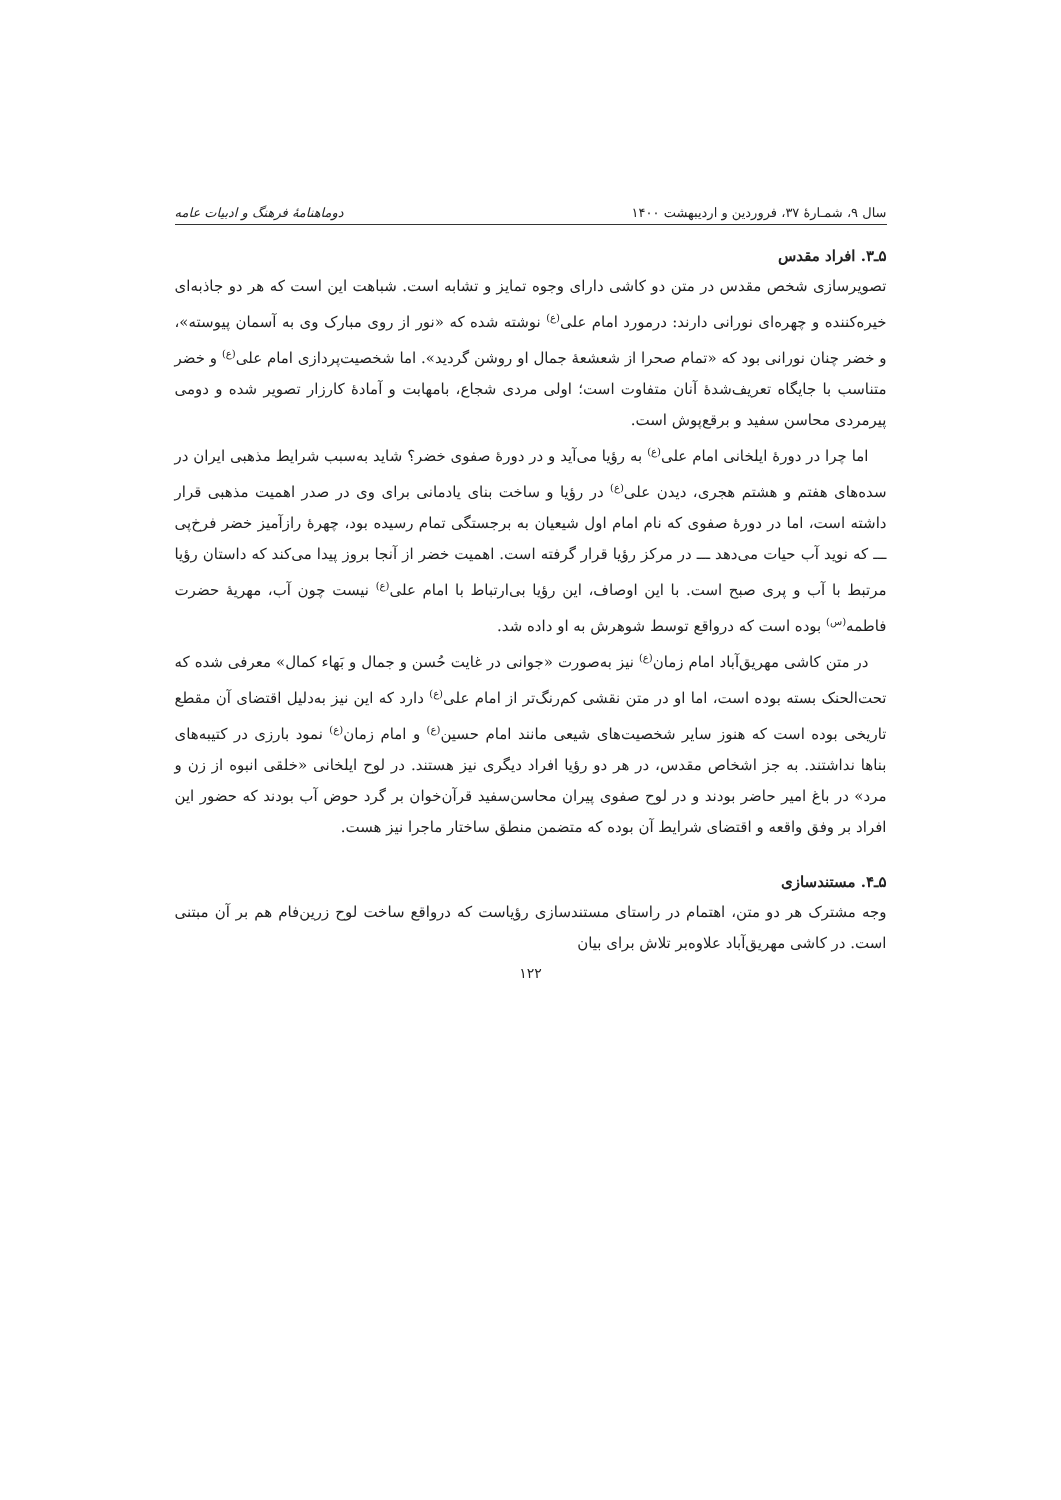سال ۹، شمـارهٔ ۳۷، فروردین و اردیبهشت ۱۴۰۰ دوماهنامهٔ فرهنگ و ادبیات عامه
۵ـ۳. افراد مقدس
تصویرسازی شخص مقدس در متن دو کاشی دارای وجوه تمایز و تشابه است. شباهت این است که هر دو جاذبه‌ای خیره‌کننده و چهره‌ای نورانی دارند: درمورد امام علی<sup>(ع)</sup> نوشته شده که «نور از روی مبارک وی به آسمان پیوسته»، و خضر چنان نورانی بود که «تمام صحرا از شعشعهٔ جمال او روشن گردید». اما شخصیت‌پردازی امام علی<sup>(ع)</sup> و خضر متناسب با جایگاه تعریف‌شدهٔ آنان متفاوت است؛ اولی مردی شجاع، بامهابت و آمادهٔ کارزار تصویر شده و دومی پیرمردی محاسن سفید و برقع‌پوش است.
اما چرا در دورهٔ ایلخانی امام علی<sup>(ع)</sup> به رؤیا می‌آید و در دورهٔ صفوی خضر؟ شاید به‌سبب شرایط مذهبی ایران در سده‌های هفتم و هشتم هجری، دیدن علی<sup>(ع)</sup> در رؤیا و ساخت بنای یادمانی برای وی در صدر اهمیت مذهبی قرار داشته است، اما در دورهٔ صفوی که نام امام اول شیعیان به برجستگی تمام رسیده بود، چهرهٔ رازآمیز خضر فرخ‌پی ـــ که نوید آب حیات می‌دهد ـــ در مرکز رؤیا قرار گرفته است. اهمیت خضر از آنجا بروز پیدا می‌کند که داستان رؤیا مرتبط با آب و پری صبح است. با این اوصاف، این رؤیا بی‌ارتباط با امام علی<sup>(ع)</sup> نیست چون آب، مهریهٔ حضرت فاطمه<sup>(س)</sup> بوده است که درواقع توسط شوهرش به او داده شد.
در متن کاشی مهریق‌آباد امام زمان<sup>(ع)</sup> نیز به‌صورت «جوانی در غایت حُسن و جمال و بَهاء کمال» معرفی شده که تحت‌الحنک بسته بوده است، اما او در متن نقشی کم‌رنگ‌تر از امام علی<sup>(ع)</sup> دارد که این نیز به‌دلیل اقتضای آن مقطع تاریخی بوده است که هنوز سایر شخصیت‌های شیعی مانند امام حسین<sup>(ع)</sup> و امام زمان<sup>(ع)</sup> نمود بارزی در کتیبه‌های بناها نداشتند. به جز اشخاص مقدس، در هر دو رؤیا افراد دیگری نیز هستند. در لوح ایلخانی «خلقی انبوه از زن و مرد» در باغ امیر حاضر بودند و در لوح صفوی پیران محاسن‌سفید قرآن‌خوان بر گرد حوض آب بودند که حضور این افراد بر وفق واقعه و اقتضای شرایط آن بوده که متضمن منطق ساختار ماجرا نیز هست.
۵ـ۴. مستندسازی
وجه مشترک هر دو متن، اهتمام در راستای مستندسازی رؤیاست که درواقع ساخت لوح زرین‌فام هم بر آن مبتنی است. در کاشی مهریق‌آباد علاوه‌بر تلاش برای بیان
۱۲۲